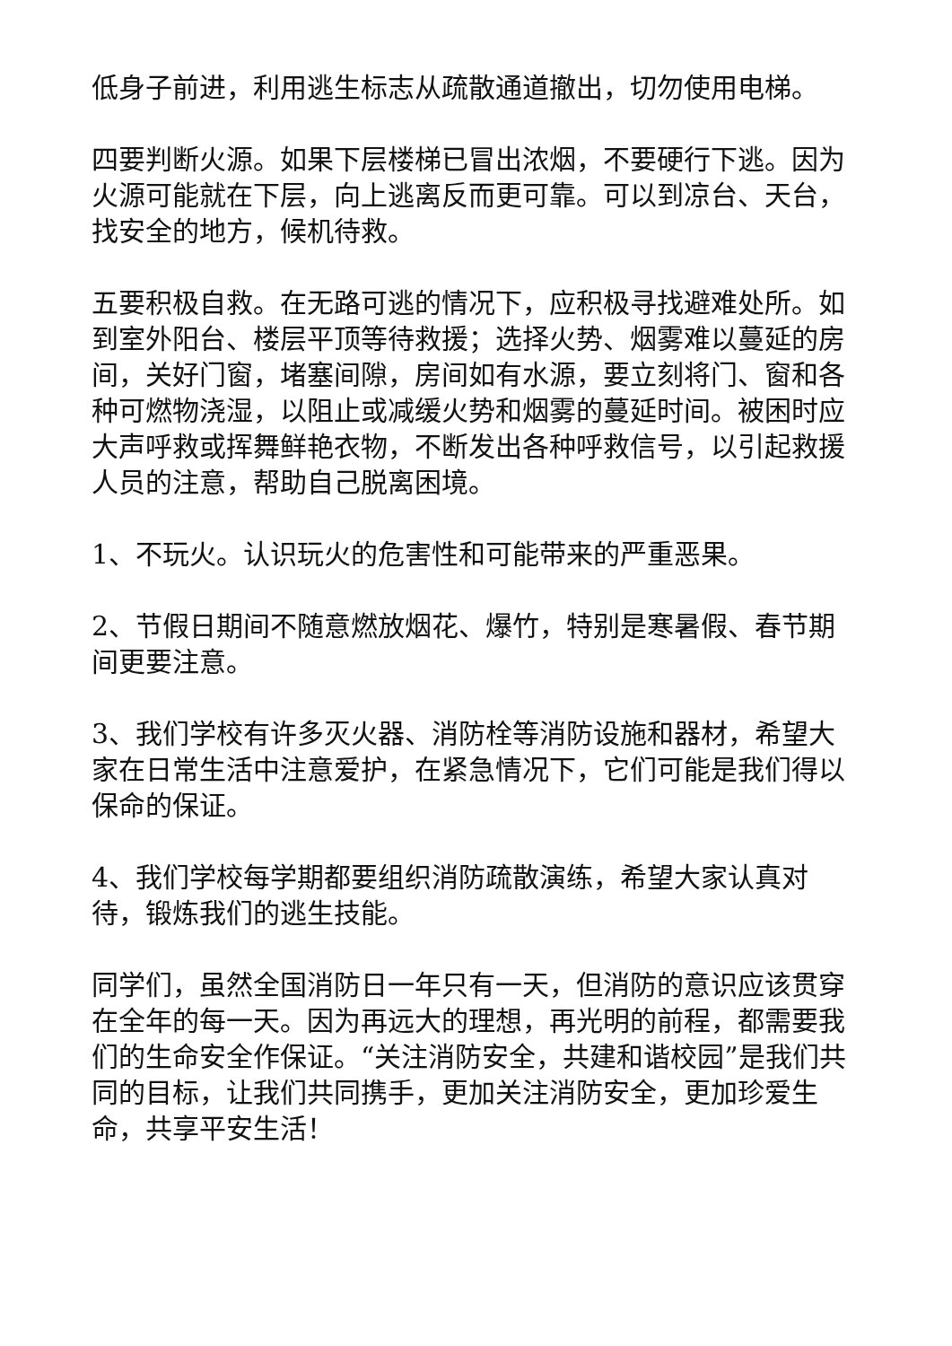低身子前进，利用逃生标志从疏散通道撤出，切勿使用电梯。
四要判断火源。如果下层楼梯已冒出浓烟，不要硬行下逃。因为火源可能就在下层，向上逃离反而更可靠。可以到凉台、天台，找安全的地方，候机待救。
五要积极自救。在无路可逃的情况下，应积极寻找避难处所。如到室外阳台、楼层平顶等待救援；选择火势、烟雾难以蔓延的房间，关好门窗，堵塞间隙，房间如有水源，要立刻将门、窗和各种可燃物浇湿，以阻止或减缓火势和烟雾的蔓延时间。被困时应大声呼救或挥舞鲜艳衣物，不断发出各种呼救信号，以引起救援人员的注意，帮助自己脱离困境。
1、不玩火。认识玩火的危害性和可能带来的严重恶果。
2、节假日期间不随意燃放烟花、爆竹，特别是寒暑假、春节期间更要注意。
3、我们学校有许多灭火器、消防栓等消防设施和器材，希望大家在日常生活中注意爱护，在紧急情况下，它们可能是我们得以保命的保证。
4、我们学校每学期都要组织消防疏散演练，希望大家认真对待，锻炼我们的逃生技能。
同学们，虽然全国消防日一年只有一天，但消防的意识应该贯穿在全年的每一天。因为再远大的理想，再光明的前程，都需要我们的生命安全作保证。“关注消防安全，共建和谐校园”是我们共同的目标，让我们共同携手，更加关注消防安全，更加珍爱生命，共享平安生活！